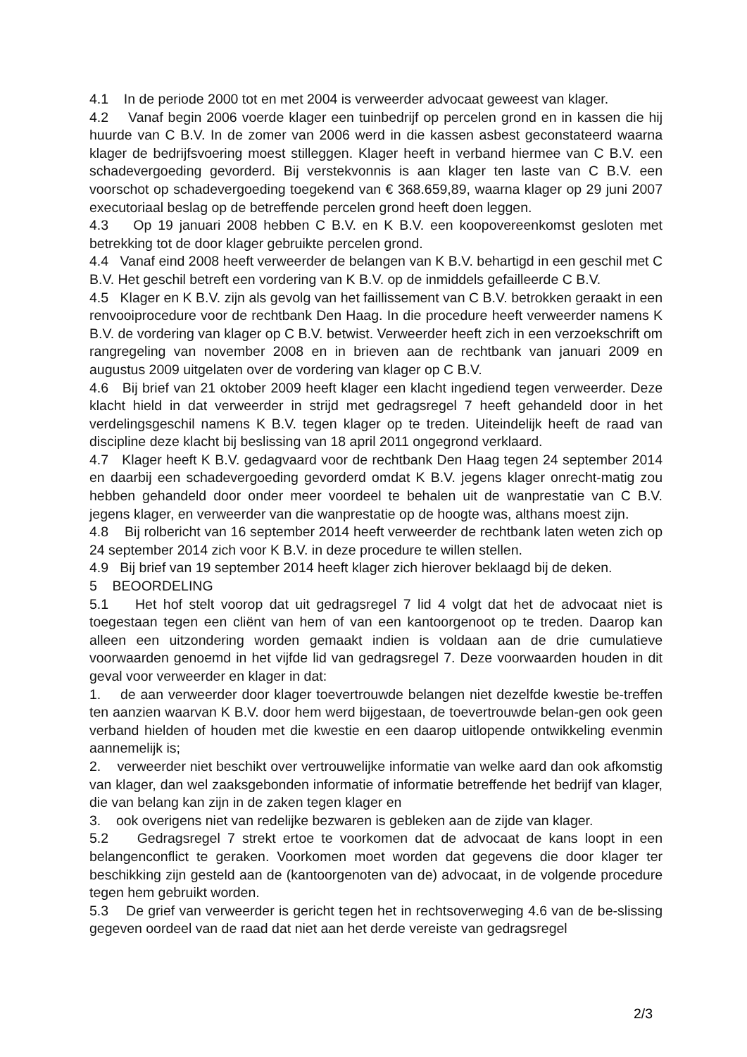4.1 In de periode 2000 tot en met 2004 is verweerder advocaat geweest van klager.
4.2 Vanaf begin 2006 voerde klager een tuinbedrijf op percelen grond en in kassen die hij huurde van C B.V. In de zomer van 2006 werd in die kassen asbest geconstateerd waarna klager de bedrijfsvoering moest stilleggen. Klager heeft in verband hiermee van C B.V. een schadevergoeding gevorderd. Bij verstekvonnis is aan klager ten laste van C B.V. een voorschot op schadevergoeding toegekend van € 368.659,89, waarna klager op 29 juni 2007 executoriaal beslag op de betreffende percelen grond heeft doen leggen.
4.3 Op 19 januari 2008 hebben C B.V. en K B.V. een koopovereenkomst gesloten met betrekking tot de door klager gebruikte percelen grond.
4.4 Vanaf eind 2008 heeft verweerder de belangen van K B.V. behartigd in een geschil met C B.V. Het geschil betreft een vordering van K B.V. op de inmiddels gefailleerde C B.V.
4.5 Klager en K B.V. zijn als gevolg van het faillissement van C B.V. betrokken geraakt in een renvooiprocedure voor de rechtbank Den Haag. In die procedure heeft verweerder namens K B.V. de vordering van klager op C B.V. betwist. Verweerder heeft zich in een verzoekschrift om rangregeling van november 2008 en in brieven aan de rechtbank van januari 2009 en augustus 2009 uitgelaten over de vordering van klager op C B.V.
4.6 Bij brief van 21 oktober 2009 heeft klager een klacht ingediend tegen verweerder. Deze klacht hield in dat verweerder in strijd met gedragsregel 7 heeft gehandeld door in het verdelingsgeschil namens K B.V. tegen klager op te treden. Uiteindelijk heeft de raad van discipline deze klacht bij beslissing van 18 april 2011 ongegrond verklaard.
4.7 Klager heeft K B.V. gedagvaard voor de rechtbank Den Haag tegen 24 september 2014 en daarbij een schadevergoeding gevorderd omdat K B.V. jegens klager onrecht-matig zou hebben gehandeld door onder meer voordeel te behalen uit de wanprestatie van C B.V. jegens klager, en verweerder van die wanprestatie op de hoogte was, althans moest zijn.
4.8 Bij rolbericht van 16 september 2014 heeft verweerder de rechtbank laten weten zich op 24 september 2014 zich voor K B.V. in deze procedure te willen stellen.
4.9 Bij brief van 19 september 2014 heeft klager zich hierover beklaagd bij de deken.
5 BEOORDELING
5.1 Het hof stelt voorop dat uit gedragsregel 7 lid 4 volgt dat het de advocaat niet is toegestaan tegen een cliënt van hem of van een kantoorgenoot op te treden. Daarop kan alleen een uitzondering worden gemaakt indien is voldaan aan de drie cumulatieve voorwaarden genoemd in het vijfde lid van gedragsregel 7. Deze voorwaarden houden in dit geval voor verweerder en klager in dat:
1. de aan verweerder door klager toevertrouwde belangen niet dezelfde kwestie be-treffen ten aanzien waarvan K B.V. door hem werd bijgestaan, de toevertrouwde belan-gen ook geen verband hielden of houden met die kwestie en een daarop uitlopende ontwikkeling evenmin aannemelijk is;
2. verweerder niet beschikt over vertrouwelijke informatie van welke aard dan ook afkomstig van klager, dan wel zaaksgebonden informatie of informatie betreffende het bedrijf van klager, die van belang kan zijn in de zaken tegen klager en
3. ook overigens niet van redelijke bezwaren is gebleken aan de zijde van klager.
5.2 Gedragsregel 7 strekt ertoe te voorkomen dat de advocaat de kans loopt in een belangenconflict te geraken. Voorkomen moet worden dat gegevens die door klager ter beschikking zijn gesteld aan de (kantoorgenoten van de) advocaat, in de volgende procedure tegen hem gebruikt worden.
5.3 De grief van verweerder is gericht tegen het in rechtsoverweging 4.6 van de be-slissing gegeven oordeel van de raad dat niet aan het derde vereiste van gedragsregel
2/3